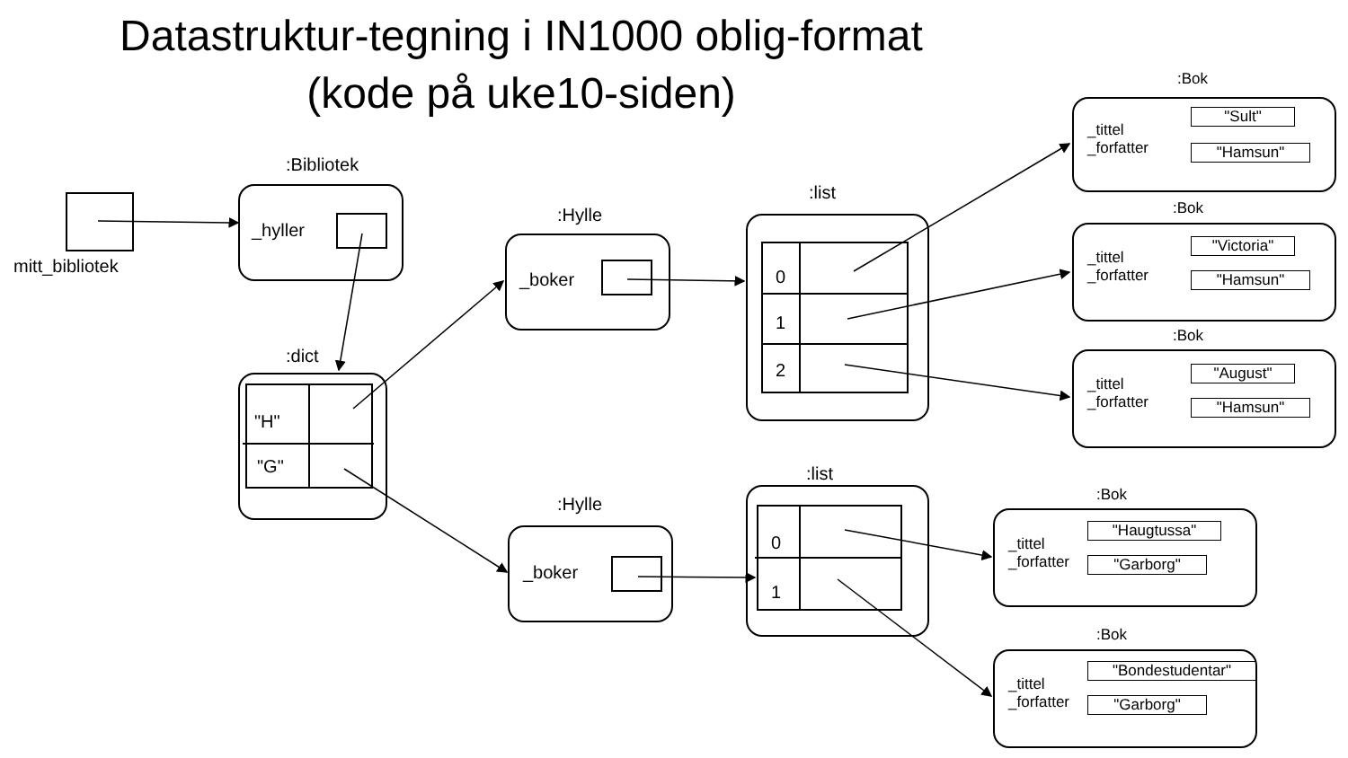Datastruktur-tegning i IN1000 oblig-format
(kode på uke10-siden)
mitt_bibliotek
:Bibliotek
_hyller
:dict
"H"
"G"
:Hylle
_boker
:Hylle
_boker
:list
0
1
2
:list
0
1
:Bok
_tittel
_forfatter
"Sult"
"Hamsun"
:Bok
_tittel
_forfatter
"Victoria"
"Hamsun"
:Bok
_tittel
_forfatter
"August"
"Hamsun"
:Bok
_tittel
_forfatter
"Haugtussa"
"Garborg"
:Bok
_tittel
_forfatter
"Bondestudentar"
"Garborg"